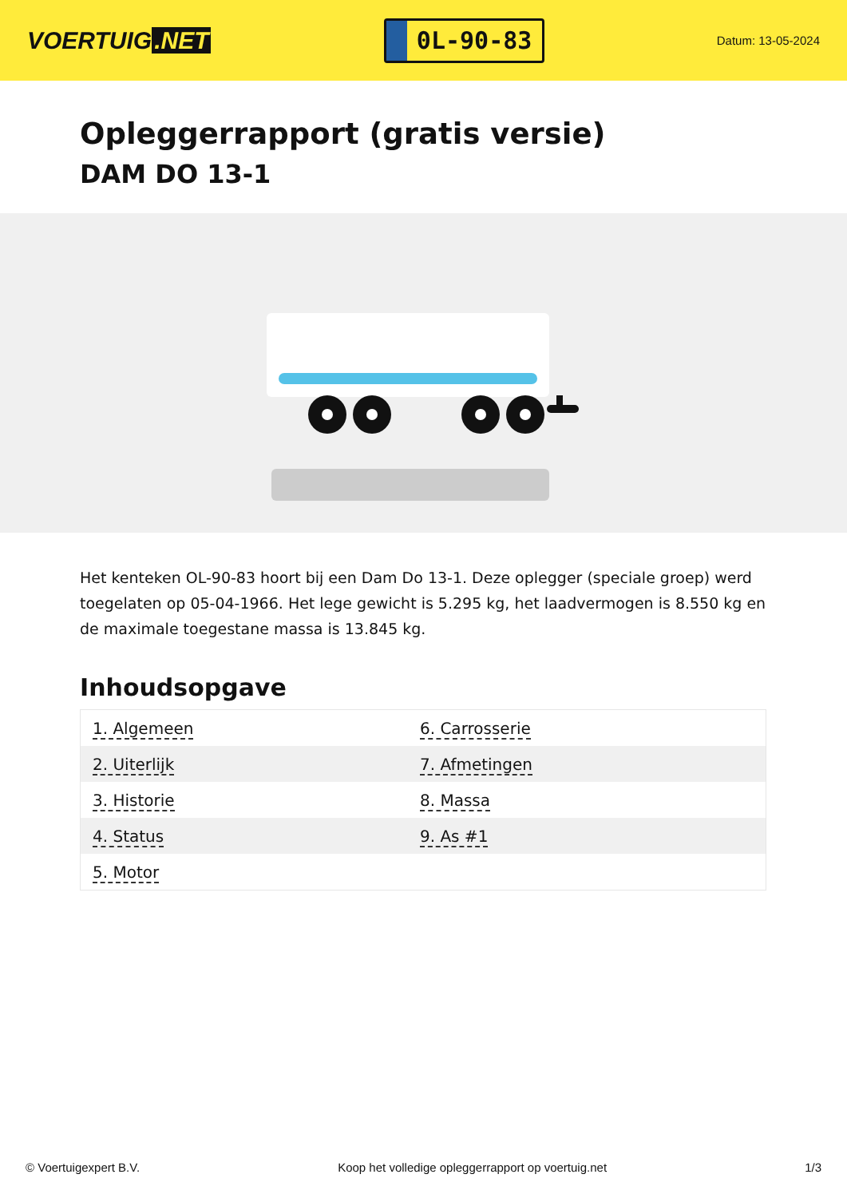VOERTUIG.NET
0L-90-83
Datum: 13-05-2024
Opleggerrapport (gratis versie)
DAM DO 13-1
Het kenteken OL-90-83 hoort bij een Dam Do 13-1. Deze oplegger (speciale groep) werd toegelaten op 05-04-1966. Het lege gewicht is 5.295 kg, het laadvermogen is 8.550 kg en de maximale toegestane massa is 13.845 kg.
Inhoudsopgave
| 1. Algemeen | 6. Carrosserie |
| 2. Uiterlijk | 7. Afmetingen |
| 3. Historie | 8. Massa |
| 4. Status | 9. As #1 |
| 5. Motor | |
© Voertuigexpert B.V. Koop het volledige opleggerrapport op voertuig.net
1/3